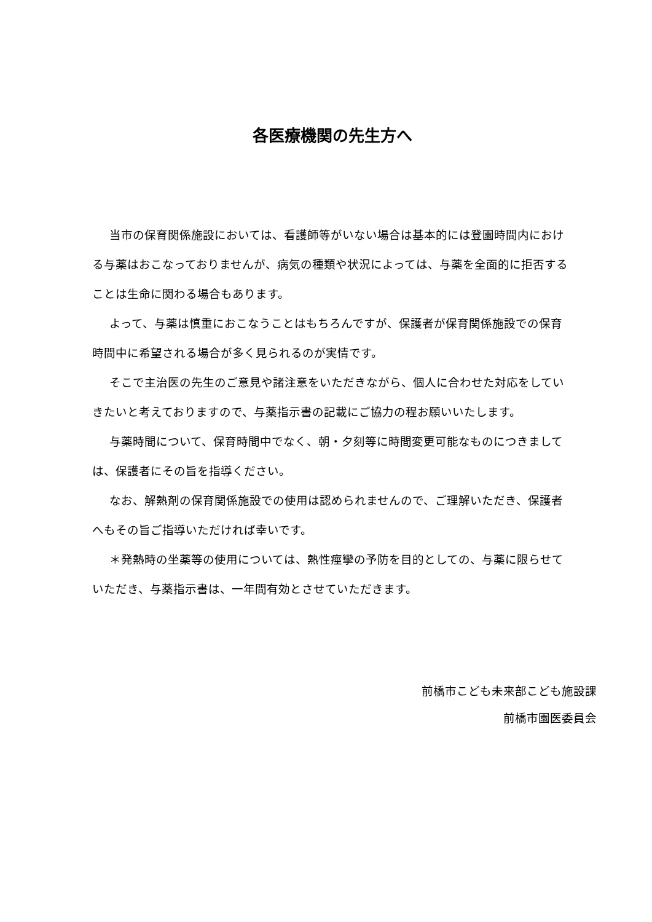各医療機関の先生方へ
当市の保育関係施設においては、看護師等がいない場合は基本的には登園時間内における与薬はおこなっておりませんが、病気の種類や状況によっては、与薬を全面的に拒否することは生命に関わる場合もあります。
よって、与薬は慎重におこなうことはもちろんですが、保護者が保育関係施設での保育時間中に希望される場合が多く見られるのが実情です。
そこで主治医の先生のご意見や諸注意をいただきながら、個人に合わせた対応をしていきたいと考えておりますので、与薬指示書の記載にご協力の程お願いいたします。
与薬時間について、保育時間中でなく、朝・夕刻等に時間変更可能なものにつきましては、保護者にその旨を指導ください。
なお、解熱剤の保育関係施設での使用は認められませんので、ご理解いただき、保護者へもその旨ご指導いただければ幸いです。
＊発熱時の坐薬等の使用については、熱性痙攣の予防を目的としての、与薬に限らせていただき、与薬指示書は、一年間有効とさせていただきます。
前橋市こども未来部こども施設課
前橋市園医委員会